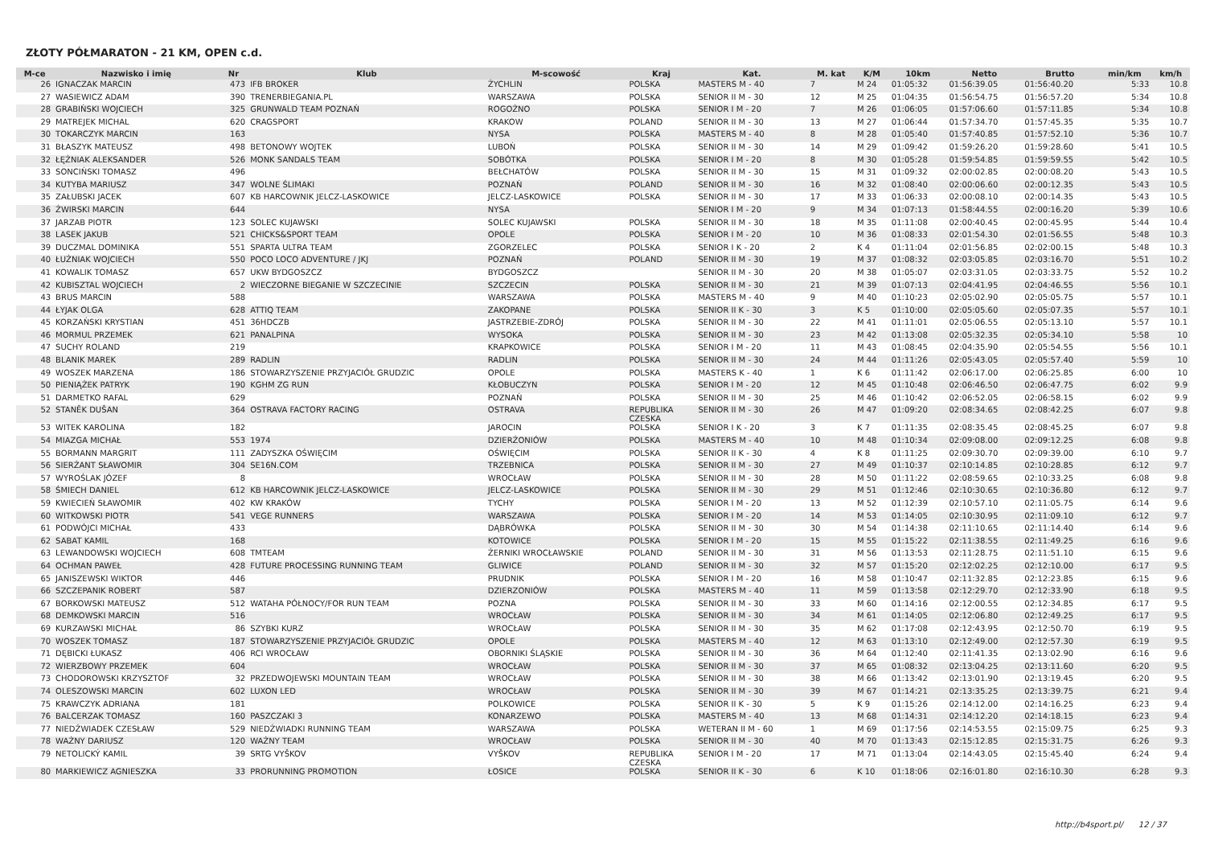ZŁOTY PÓŁMARATON - 21 KM, OPEN c.d.
| M-ce | Nazwisko i imię | Nr | Klub | M-scowość | Kraj | Kat. | M. kat | K/M | 10km | Netto | Brutto | min/km | km/h |
| --- | --- | --- | --- | --- | --- | --- | --- | --- | --- | --- | --- | --- | --- |
| 26 | IGNACZAK MARCIN | 473 | IFB BROKER | ŻYCHLIN | POLSKA | MASTERS M - 40 | 7 | M 24 | 01:05:32 | 01:56:39.05 | 01:56:40.20 | 5:33 | 10.8 |
| 27 | WASIEWICZ ADAM | 390 | TRENERBIEGANIA.PL | WARSZAWA | POLSKA | SENIOR II M - 30 | 12 | M 25 | 01:04:35 | 01:56:54.75 | 01:56:57.20 | 5:34 | 10.8 |
| 28 | GRABIŃSKI WOJCIECH | 325 | GRUNWALD TEAM POZNAŃ | ROGOŹNO | POLSKA | SENIOR I M - 20 | 7 | M 26 | 01:06:05 | 01:57:06.60 | 01:57:11.85 | 5:34 | 10.8 |
| 29 | MATREJEK MICHAL | 620 | CRAGSPORT | KRAKOW | POLAND | SENIOR II M - 30 | 13 | M 27 | 01:06:44 | 01:57:34.70 | 01:57:45.35 | 5:35 | 10.7 |
| 30 | TOKARCZYK MARCIN | 163 | | NYSA | POLSKA | MASTERS M - 40 | 8 | M 28 | 01:05:40 | 01:57:40.85 | 01:57:52.10 | 5:36 | 10.7 |
| 31 | BŁASZYK MATEUSZ | 498 | BETONOWY WOJTEK | LUBOŃ | POLSKA | SENIOR II M - 30 | 14 | M 29 | 01:09:42 | 01:59:26.20 | 01:59:28.60 | 5:41 | 10.5 |
| 32 | ŁĘŻNIAK ALEKSANDER | 526 | MONK SANDALS TEAM | SOBÓTKA | POLSKA | SENIOR I M - 20 | 8 | M 30 | 01:05:28 | 01:59:54.85 | 01:59:59.55 | 5:42 | 10.5 |
| 33 | SONCIŃSKI TOMASZ | 496 | | BEŁCHATÓW | POLSKA | SENIOR II M - 30 | 15 | M 31 | 01:09:32 | 02:00:02.85 | 02:00:08.20 | 5:43 | 10.5 |
| 34 | KUTYBA MARIUSZ | 347 | WOLNE ŚLIMAKI | POZNAŃ | POLAND | SENIOR II M - 30 | 16 | M 32 | 01:08:40 | 02:00:06.60 | 02:00:12.35 | 5:43 | 10.5 |
| 35 | ZAŁUBSKI JACEK | 607 | KB HARCOWNIK JELCZ-LASKOWICE | JELCZ-LASKOWICE | POLSKA | SENIOR II M - 30 | 17 | M 33 | 01:06:33 | 02:00:08.10 | 02:00:14.35 | 5:43 | 10.5 |
| 36 | ŻWIRSKI MARCIN | 644 | | NYSA | | SENIOR I M - 20 | 9 | M 34 | 01:07:13 | 01:58:44.55 | 02:00:16.20 | 5:39 | 10.6 |
| 37 | JARZAB PIOTR | 123 | SOLEC KUJAWSKI | SOLEC KUJAWSKI | POLSKA | SENIOR II M - 30 | 18 | M 35 | 01:11:08 | 02:00:40.45 | 02:00:45.95 | 5:44 | 10.4 |
| 38 | LASEK JAKUB | 521 | CHICKS&SPORT TEAM | OPOLE | POLSKA | SENIOR I M - 20 | 10 | M 36 | 01:08:33 | 02:01:54.30 | 02:01:56.55 | 5:48 | 10.3 |
| 39 | DUCZMAL DOMINIKA | 551 | SPARTA ULTRA TEAM | ZGORZELEC | POLSKA | SENIOR I K - 20 | 2 | K 4 | 01:11:04 | 02:01:56.85 | 02:02:00.15 | 5:48 | 10.3 |
| 40 | ŁUŻNIAK WOJCIECH | 550 | POCO LOCO ADVENTURE / JKJ | POZNAŃ | POLAND | SENIOR II M - 30 | 19 | M 37 | 01:08:32 | 02:03:05.85 | 02:03:16.70 | 5:51 | 10.2 |
| 41 | KOWALIK TOMASZ | 657 | UKW BYDGOSZCZ | BYDGOSZCZ | | SENIOR II M - 30 | 20 | M 38 | 01:05:07 | 02:03:31.05 | 02:03:33.75 | 5:52 | 10.2 |
| 42 | KUBISZTAL WOJCIECH | 2 | WIECZORNE BIEGANIE W SZCZECINIE | SZCZECIN | POLSKA | SENIOR II M - 30 | 21 | M 39 | 01:07:13 | 02:04:41.95 | 02:04:46.55 | 5:56 | 10.1 |
| 43 | BRUS MARCIN | 588 | | WARSZAWA | POLSKA | MASTERS M - 40 | 9 | M 40 | 01:10:23 | 02:05:02.90 | 02:05:05.75 | 5:57 | 10.1 |
| 44 | ŁYJAK OLGA | 628 | ATTIQ TEAM | ZAKOPANE | POLSKA | SENIOR II K - 30 | 3 | K 5 | 01:10:00 | 02:05:05.60 | 02:05:07.35 | 5:57 | 10.1 |
| 45 | KORZAŃSKI KRYSTIAN | 451 | 36HDCZB | JASTRZEBIE-ZDRÓJ | POLSKA | SENIOR II M - 30 | 22 | M 41 | 01:11:01 | 02:05:06.55 | 02:05:13.10 | 5:57 | 10.1 |
| 46 | MORMUL PRZEMEK | 621 | PANALPINA | WYSOKA | POLSKA | SENIOR II M - 30 | 23 | M 42 | 01:13:08 | 02:05:32.35 | 02:05:34.10 | 5:58 | 10 |
| 47 | SUCHY ROLAND | 219 | | KRAPKOWICE | POLSKA | SENIOR I M - 20 | 11 | M 43 | 01:08:45 | 02:04:35.90 | 02:05:54.55 | 5:56 | 10.1 |
| 48 | BLANIK MAREK | 289 | RADLIN | RADLIN | POLSKA | SENIOR II M - 30 | 24 | M 44 | 01:11:26 | 02:05:43.05 | 02:05:57.40 | 5:59 | 10 |
| 49 | WOSZEK MARZENA | 186 | STOWARZYSZENIE PRZYJACIÓŁ GRUDZIC | OPOLE | POLSKA | MASTERS K - 40 | 1 | K 6 | 01:11:42 | 02:06:17.00 | 02:06:25.85 | 6:00 | 10 |
| 50 | PIENIĄŻEK PATRYK | 190 | KGHM ZG RUN | KŁOBUCZYN | POLSKA | SENIOR I M - 20 | 12 | M 45 | 01:10:48 | 02:06:46.50 | 02:06:47.75 | 6:02 | 9.9 |
| 51 | DARMETKO RAFAL | 629 | | POZNAŃ | POLSKA | SENIOR II M - 30 | 25 | M 46 | 01:10:42 | 02:06:52.05 | 02:06:58.15 | 6:02 | 9.9 |
| 52 | STANĚK DUŠAN | 364 | OSTRAVA FACTORY RACING | OSTRAVA | REPUBLIKA CZESKA | SENIOR II M - 30 | 26 | M 47 | 01:09:20 | 02:08:34.65 | 02:08:42.25 | 6:07 | 9.8 |
| 53 | WITEK KAROLINA | 182 | | JAROCIN | POLSKA | SENIOR I K - 20 | 3 | K 7 | 01:11:35 | 02:08:35.45 | 02:08:45.25 | 6:07 | 9.8 |
| 54 | MIAZGA MICHAŁ | 553 | 1974 | DZIERŻONIÓW | POLSKA | MASTERS M - 40 | 10 | M 48 | 01:10:34 | 02:09:08.00 | 02:09:12.25 | 6:08 | 9.8 |
| 55 | BORMANN MARGRIT | 111 | ZADYSZKA OŚWIĘCIM | OŚWIĘCIM | POLSKA | SENIOR II K - 30 | 4 | K 8 | 01:11:25 | 02:09:30.70 | 02:09:39.00 | 6:10 | 9.7 |
| 56 | SIERŻANT SŁAWOMIR | 304 | SE16N.COM | TRZEBNICA | POLSKA | SENIOR II M - 30 | 27 | M 49 | 01:10:37 | 02:10:14.85 | 02:10:28.85 | 6:12 | 9.7 |
| 57 | WYROŚLAK JÓZEF | 8 | | WROCŁAW | POLSKA | SENIOR II M - 30 | 28 | M 50 | 01:11:22 | 02:08:59.65 | 02:10:33.25 | 6:08 | 9.8 |
| 58 | ŚMIECH DANIEL | 612 | KB HARCOWNIK JELCZ-LASKOWICE | JELCZ-LASKOWICE | POLSKA | SENIOR II M - 30 | 29 | M 51 | 01:12:46 | 02:10:30.65 | 02:10:36.80 | 6:12 | 9.7 |
| 59 | KWIECIEŃ SŁAWOMIR | 402 | KW KRAKÓW | TYCHY | POLSKA | SENIOR I M - 20 | 13 | M 52 | 01:12:39 | 02:10:57.10 | 02:11:05.75 | 6:14 | 9.6 |
| 60 | WITKOWSKI PIOTR | 541 | VEGE RUNNERS | WARSZAWA | POLSKA | SENIOR I M - 20 | 14 | M 53 | 01:14:05 | 02:10:30.95 | 02:11:09.10 | 6:12 | 9.7 |
| 61 | PODWÓJCI MICHAŁ | 433 | | DĄBRÓWKA | POLSKA | SENIOR II M - 30 | 30 | M 54 | 01:14:38 | 02:11:10.65 | 02:11:14.40 | 6:14 | 9.6 |
| 62 | SABAT KAMIL | 168 | | KOTOWICE | POLSKA | SENIOR I M - 20 | 15 | M 55 | 01:15:22 | 02:11:38.55 | 02:11:49.25 | 6:16 | 9.6 |
| 63 | LEWANDOWSKI WOJCIECH | 608 | TMTEAM | ŻERNIKI WROCŁAWSKIE | POLAND | SENIOR II M - 30 | 31 | M 56 | 01:13:53 | 02:11:28.75 | 02:11:51.10 | 6:15 | 9.6 |
| 64 | OCHMAN PAWEŁ | 428 | FUTURE PROCESSING RUNNING TEAM | GLIWICE | POLAND | SENIOR II M - 30 | 32 | M 57 | 01:15:20 | 02:12:02.25 | 02:12:10.00 | 6:17 | 9.5 |
| 65 | JANISZEWSKI WIKTOR | 446 | | PRUDNIK | POLSKA | SENIOR I M - 20 | 16 | M 58 | 01:10:47 | 02:11:32.85 | 02:12:23.85 | 6:15 | 9.6 |
| 66 | SZCZEPANIK ROBERT | 587 | | DZIERZONIÓW | POLSKA | MASTERS M - 40 | 11 | M 59 | 01:13:58 | 02:12:29.70 | 02:12:33.90 | 6:18 | 9.5 |
| 67 | BORKOWSKI MATEUSZ | 512 | WATAHA PÓŁNOCY/FOR RUN TEAM | POZNA | POLSKA | SENIOR II M - 30 | 33 | M 60 | 01:14:16 | 02:12:00.55 | 02:12:34.85 | 6:17 | 9.5 |
| 68 | DEMKOWSKI MARCIN | 516 | | WROCŁAW | POLSKA | SENIOR II M - 30 | 34 | M 61 | 01:14:05 | 02:12:06.80 | 02:12:49.25 | 6:17 | 9.5 |
| 69 | KURZAWSKI MICHAŁ | 86 | SZYBKI KURZ | WROCŁAW | POLSKA | SENIOR II M - 30 | 35 | M 62 | 01:17:08 | 02:12:43.95 | 02:12:50.70 | 6:19 | 9.5 |
| 70 | WOSZEK TOMASZ | 187 | STOWARZYSZENIE PRZYJACIÓŁ GRUDZIC | OPOLE | POLSKA | MASTERS M - 40 | 12 | M 63 | 01:13:10 | 02:12:49.00 | 02:12:57.30 | 6:19 | 9.5 |
| 71 | DĘBICKI ŁUKASZ | 406 | RCI WROCŁAW | OBORNIKI ŚLĄSKIE | POLSKA | SENIOR II M - 30 | 36 | M 64 | 01:12:40 | 02:11:41.35 | 02:13:02.90 | 6:16 | 9.6 |
| 72 | WIERZBOWY PRZEMEK | 604 | | WROCŁAW | POLSKA | SENIOR II M - 30 | 37 | M 65 | 01:08:32 | 02:13:04.25 | 02:13:11.60 | 6:20 | 9.5 |
| 73 | CHODOROWSKI KRZYSZTOF | 32 | PRZEDWOJEWSKI MOUNTAIN TEAM | WROCŁAW | POLSKA | SENIOR II M - 30 | 38 | M 66 | 01:13:42 | 02:13:01.90 | 02:13:19.45 | 6:20 | 9.5 |
| 74 | OLESZOWSKI MARCIN | 602 | LUXON LED | WROCŁAW | POLSKA | SENIOR II M - 30 | 39 | M 67 | 01:14:21 | 02:13:35.25 | 02:13:39.75 | 6:21 | 9.4 |
| 75 | KRAWCZYK ADRIANA | 181 | | POLKOWICE | POLSKA | SENIOR II K - 30 | 5 | K 9 | 01:15:26 | 02:14:12.00 | 02:14:16.25 | 6:23 | 9.4 |
| 76 | BALCERZAK TOMASZ | 160 | PASZCZAKI 3 | KONARZEWO | POLSKA | MASTERS M - 40 | 13 | M 68 | 01:14:31 | 02:14:12.20 | 02:14:18.15 | 6:23 | 9.4 |
| 77 | NIEDŹWIADEK CZESŁAW | 529 | NIEDŹWIADKI RUNNING TEAM | WARSZAWA | POLSKA | WETERAN II M - 60 | 1 | M 69 | 01:17:56 | 02:14:53.55 | 02:15:09.75 | 6:25 | 9.3 |
| 78 | WAŻNY DARIUSZ | 120 | WAŻNY TEAM | WROCŁAW | POLSKA | SENIOR II M - 30 | 40 | M 70 | 01:13:43 | 02:15:12.85 | 02:15:31.75 | 6:26 | 9.3 |
| 79 | NETOLICKÝ KAMIL | 39 | SRTG VYŠKOV | VYŠKOV | REPUBLIKA CZESKA | SENIOR I M - 20 | 17 | M 71 | 01:13:04 | 02:14:43.05 | 02:15:45.40 | 6:24 | 9.4 |
| 80 | MARKIEWICZ AGNIESZKA | 33 | PRORUNNING PROMOTION | ŁOSICE | POLSKA | SENIOR II K - 30 | 6 | K 10 | 01:18:06 | 02:16:01.80 | 02:16:10.30 | 6:28 | 9.3 |
http://b4sport.pl/ 12 / 37